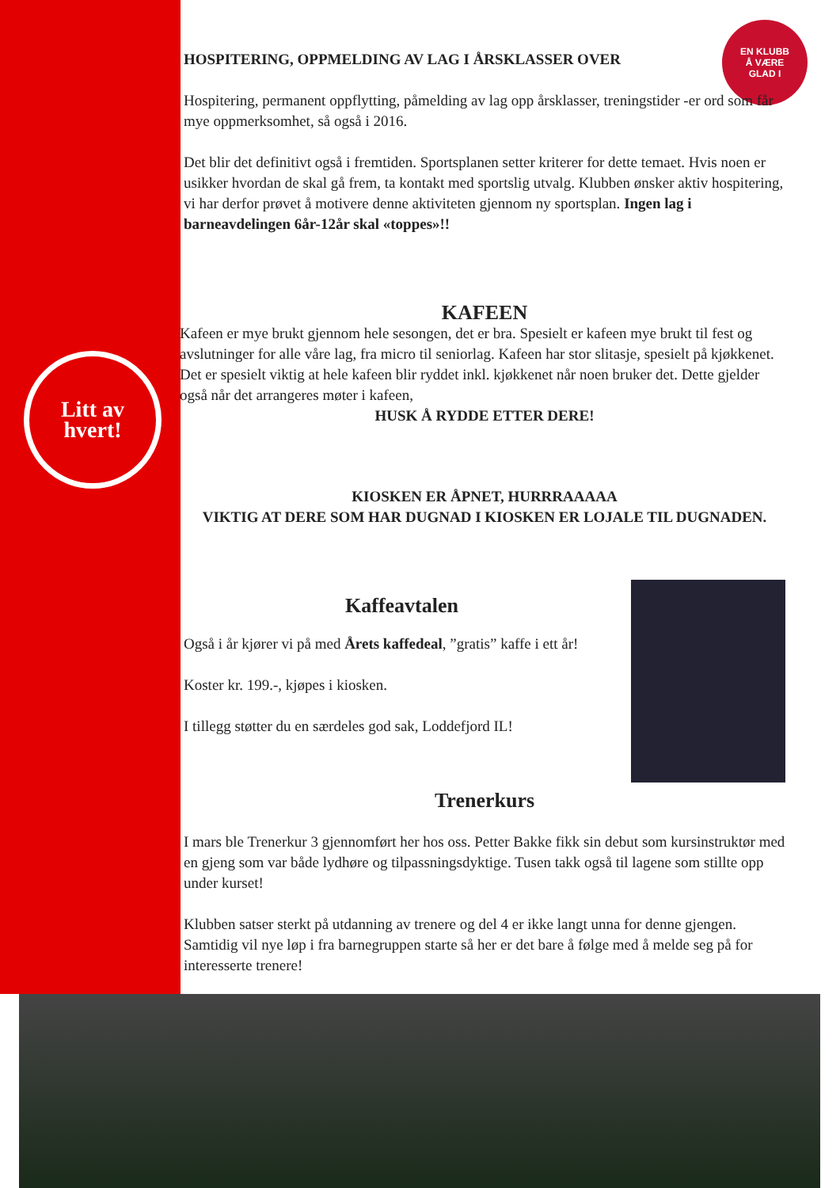Litt av
hvert!
EN KLUBB
Å VÆRE
GLAD I
HOSPITERING, OPPMELDING AV LAG I ÅRSKLASSER OVER
Hospitering, permanent oppflytting, påmelding av lag opp årsklasser, treningstider -er ord som får mye oppmerksomhet, så også i 2016.
Det blir det definitivt også i fremtiden. Sportsplanen setter kriterer for dette temaet. Hvis noen er usikker hvordan de skal gå frem, ta kontakt med sportslig utvalg. Klubben ønsker aktiv hospitering, vi har derfor prøvet å motivere denne aktiviteten gjennom ny sportsplan. Ingen lag i barneavdelingen 6år-12år skal «toppes»!!
KAFEEN
Kafeen er mye brukt gjennom hele sesongen, det er bra. Spesielt er kafeen mye brukt til fest og avslutninger for alle våre lag, fra micro til seniorlag. Kafeen har stor slitasje, spesielt på kjøkkenet. Det er spesielt viktig at hele kafeen blir ryddet inkl. kjøkkenet når noen bruker det. Dette gjelder også når det arrangeres møter i kafeen,
HUSK Å RYDDE ETTER DERE!
KIOSKEN ER ÅPNET, HURRRAAAAA
VIKTIG AT DERE SOM HAR DUGNAD I KIOSKEN ER LOJALE TIL DUGNADEN.
Kaffeavtalen
Også i år kjører vi på med Årets kaffedeal, ”gratis” kaffe i ett år!
Koster kr. 199.-, kjøpes i kiosken.
I tillegg støtter du en særdeles god sak, Loddefjord IL!
Trenerkurs
I mars ble Trenerkur 3 gjennomført her hos oss. Petter Bakke fikk sin debut som kursinstruktør med en gjeng som var både lydhøre og tilpassningsdyktige. Tusen takk også til lagene som stillte opp under kurset!
Klubben satser sterkt på utdanning av trenere og del 4 er ikke langt unna for denne gjengen. Samtidig vil nye løp i fra barnegruppen starte så her er det bare å følge med å melde seg på for interesserte trenere!